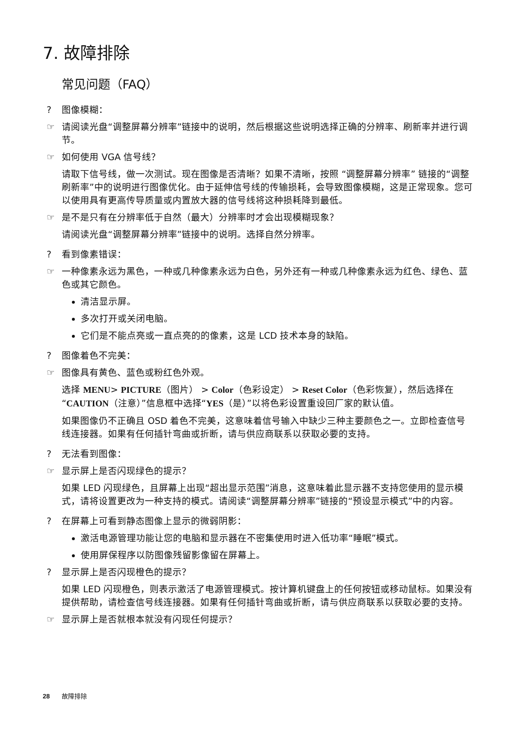7. 故障排除
常见问题（FAQ）
? 图像模糊：
☞ 请阅读光盘“调整屏幕分辨率”链接中的说明，然后根据这些说明选择正确的分辨率、刷新率并进行调节。
☞ 如何使用 VGA 信号线？
请取下信号线，做一次测试。现在图像是否清晰？如果不清晰，按照 “调整屏幕分辨率” 链接的“调整刷新率”中的说明进行图像优化。由于延伸信号线的传输损耗，会导致图像模糊，这是正常现象。您可以使用具有更高传导质量或内置放大器的信号线将这种损耗降到最低。
☞ 是不是只有在分辨率低于自然（最大）分辨率时才会出现模糊现象？
请阅读光盘“调整屏幕分辨率”链接中的说明。选择自然分辨率。
? 看到像素错误：
☞ 一种像素永远为黑色，一种或几种像素永远为白色，另外还有一种或几种像素永远为红色、绿色、蓝色或其它颜色。
清洁显示屏。
多次打开或关闭电脑。
它们是不能点亮或一直点亮的的像素，这是 LCD 技术本身的缺陷。
? 图像着色不完美：
☞ 图像具有黄色、蓝色或粉红色外观。
选择 MENU> PICTURE（图片） > Color（色彩设定） > Reset Color（色彩恢复），然后选择在“CAUTION（注意）”信息框中选择“YES（是）”以将色彩设置重设回厂家的默认值。
如果图像仍不正确且 OSD 着色不完美，这意味着信号输入中缺少三种主要颜色之一。立即检查信号线连接器。如果有任何插针弯曲或折断，请与供应商联系以获取必要的支持。
? 无法看到图像：
☞ 显示屏上是否闪现绿色的提示？
如果 LED 闪现绿色，且屏幕上出现“超出显示范围”消息，这意味着此显示器不支持您使用的显示模式，请将设置更改为一种支持的模式。请阅读“调整屏幕分辨率”链接的“预设显示模式”中的内容。
? 在屏幕上可看到静态图像上显示的微弱阴影：
激活电源管理功能让您的电脑和显示器在不密集使用时进入低功率“睡眠”模式。
使用屏保程序以防图像残留影像留在屏幕上。
? 显示屏上是否闪现橙色的提示？
如果 LED 闪现橙色，则表示激活了电源管理模式。按计算机键盘上的任何按钮或移动鼠标。如果没有提供帮助，请检查信号线连接器。如果有任何插针弯曲或折断，请与供应商联系以获取必要的支持。
☞ 显示屏上是否就根本就没有闪现任何提示？
28 故障排除